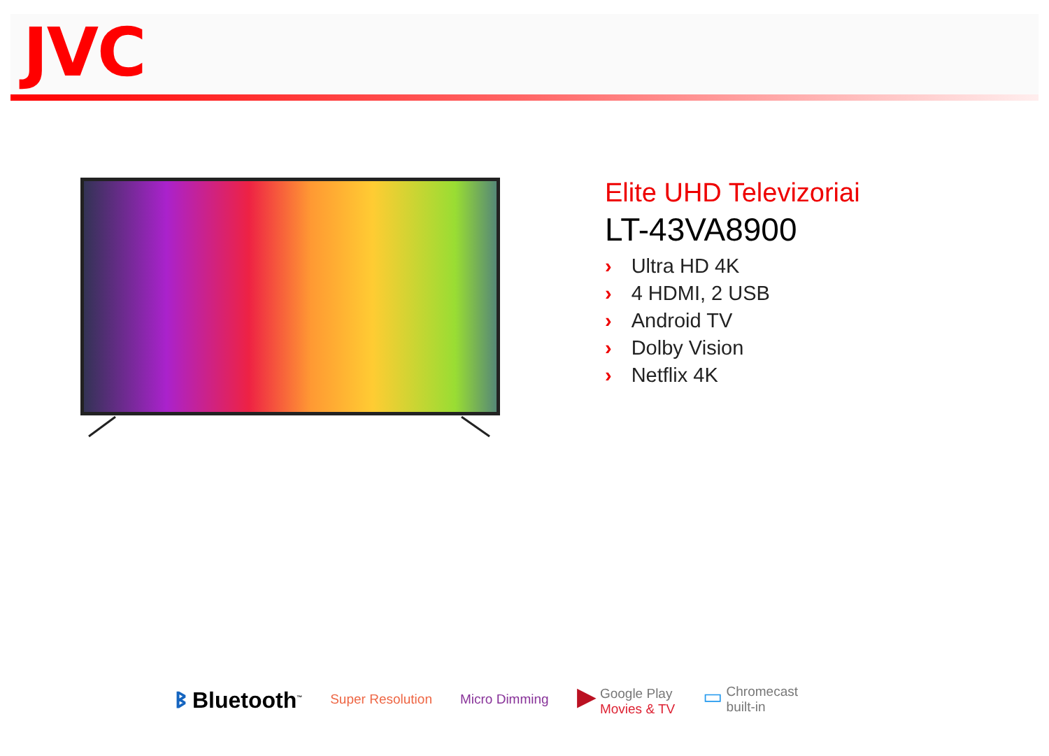JVC
Elite UHD Televizoriai
LT-43VA8900
› Ultra HD 4K
› 4 HDMI, 2 USB
› Android TV
› Dolby Vision
› Netflix 4K
ᛒ Bluetooth<sup>™</sup>
Super Resolution Micro Dimming
▶ Google Play
Movies & TV
▭ Chromecast
built-in